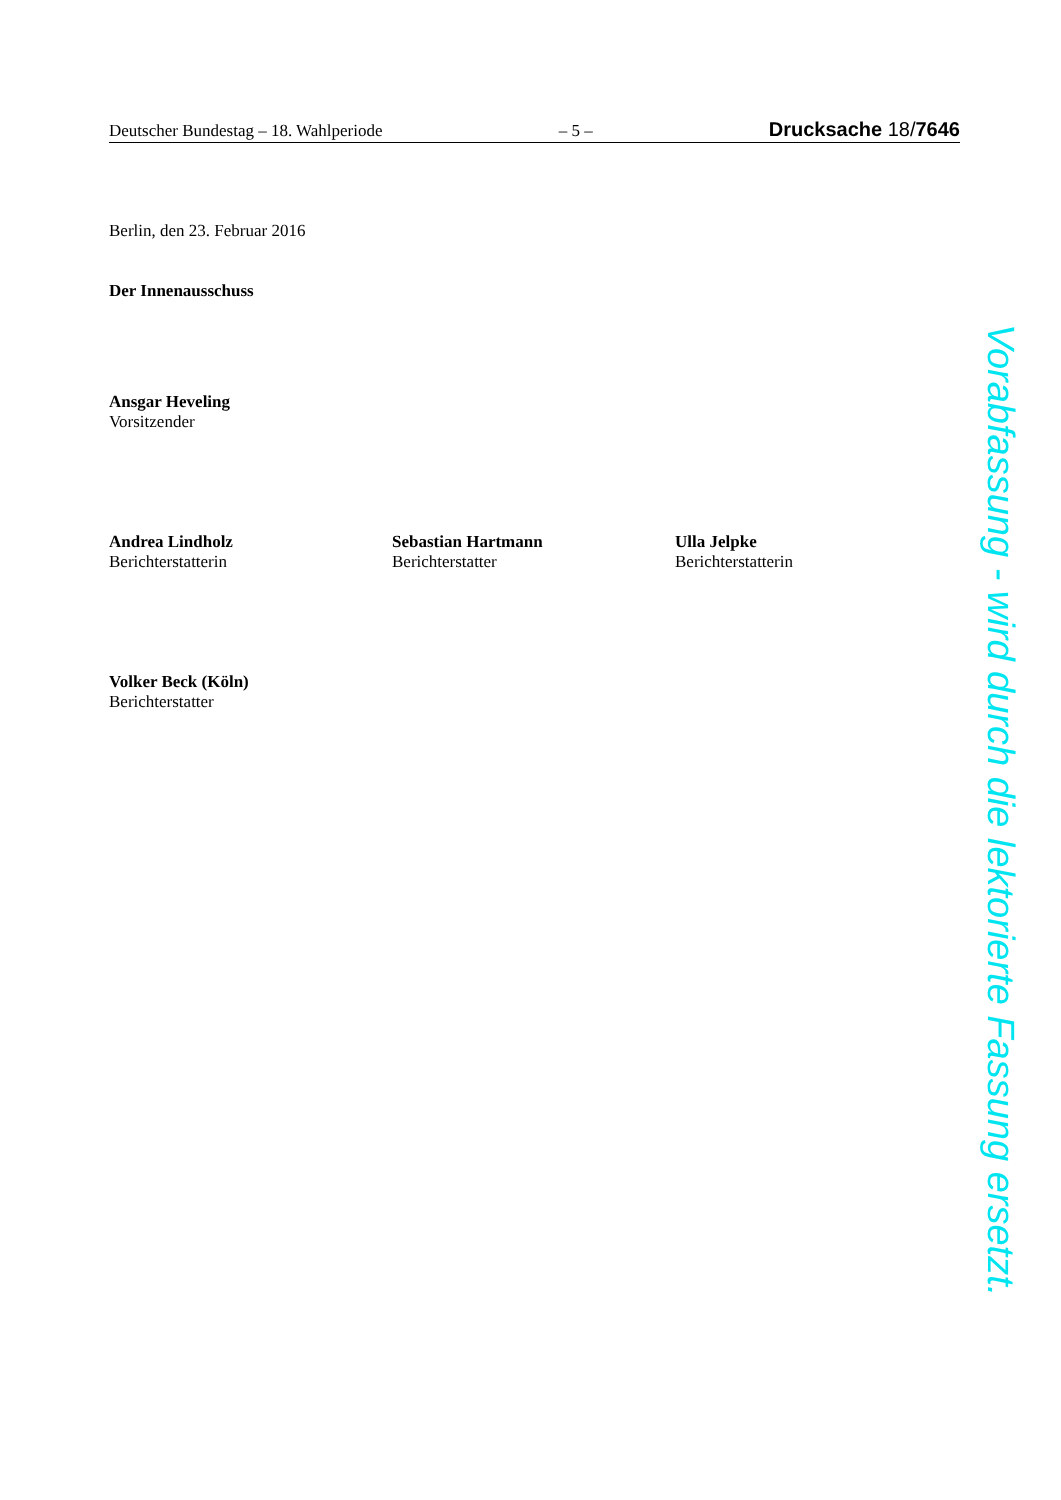Deutscher Bundestag – 18. Wahlperiode – 5 – Drucksache 18/7646
Berlin, den 23. Februar 2016
Der Innenausschuss
Ansgar Heveling
Vorsitzender
Andrea Lindholz
Berichterstatterin
Sebastian Hartmann
Berichterstatter
Ulla Jelpke
Berichterstatterin
Volker Beck (Köln)
Berichterstatter
Vorabfassung - wird durch die lektorierte Fassung ersetzt.